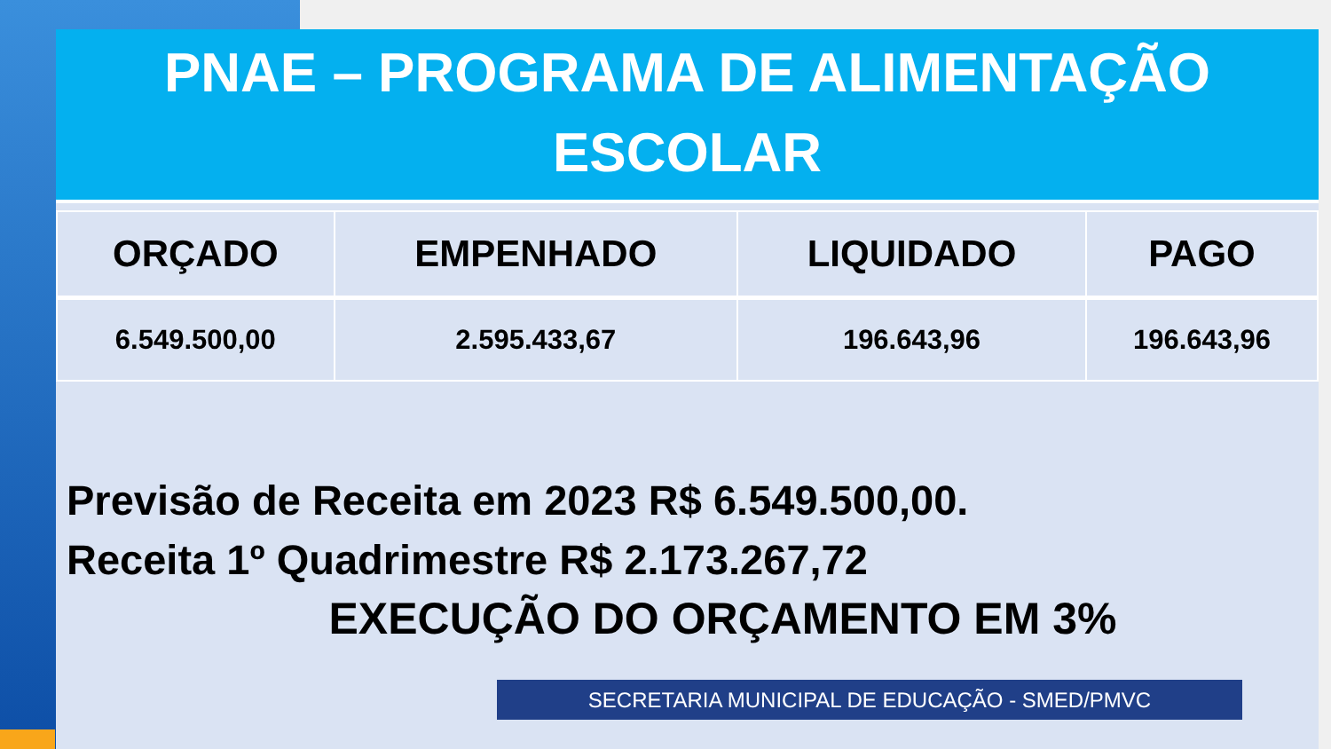PNAE – PROGRAMA DE ALIMENTAÇÃO
ESCOLAR
| ORÇADO | EMPENHADO | LIQUIDADO | PAGO |
| --- | --- | --- | --- |
| 6.549.500,00 | 2.595.433,67 | 196.643,96 | 196.643,96 |
Previsão de Receita em 2023 R$ 6.549.500,00.
Receita 1º Quadrimestre R$ 2.173.267,72
EXECUÇÃO DO ORÇAMENTO EM 3%
SECRETARIA MUNICIPAL DE EDUCAÇÃO - SMED/PMVC